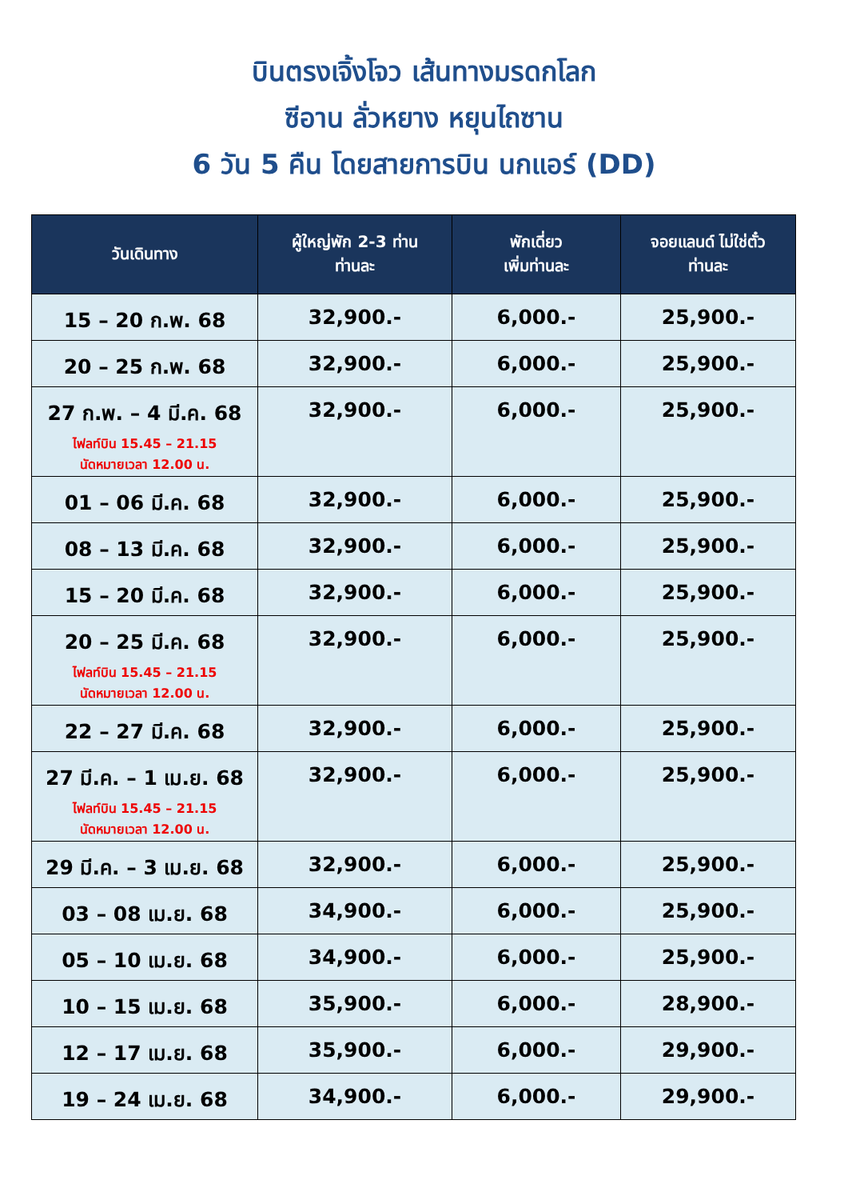บินตรงเจิ้งโจว เส้นทางมรดกโลก
ซีอาน ลั่วหยาง หยุนไถซาน
6 วัน 5 คืน โดยสายการบิน นกแอร์ (DD)
| วันเดินทาง | ผู้ใหญ่พัก 2-3 ท่าน ท่านละ | พักเดี่ยว เพิ่มท่านละ | จอยแลนด์ ไม่ใช่ตั๋ว ท่านละ |
| --- | --- | --- | --- |
| 15 – 20 ก.พ. 68 | 32,900.- | 6,000.- | 25,900.- |
| 20 – 25 ก.พ. 68 | 32,900.- | 6,000.- | 25,900.- |
| 27 ก.พ. – 4 มี.ค. 68 ไฟลท์บิน 15.45 – 21.15 นัดหมายเวลา 12.00 น. | 32,900.- | 6,000.- | 25,900.- |
| 01 – 06 มี.ค. 68 | 32,900.- | 6,000.- | 25,900.- |
| 08 – 13 มี.ค. 68 | 32,900.- | 6,000.- | 25,900.- |
| 15 – 20 มี.ค. 68 | 32,900.- | 6,000.- | 25,900.- |
| 20 – 25 มี.ค. 68 ไฟลท์บิน 15.45 – 21.15 นัดหมายเวลา 12.00 น. | 32,900.- | 6,000.- | 25,900.- |
| 22 – 27 มี.ค. 68 | 32,900.- | 6,000.- | 25,900.- |
| 27 มี.ค. – 1 เม.ย. 68 ไฟลท์บิน 15.45 – 21.15 นัดหมายเวลา 12.00 น. | 32,900.- | 6,000.- | 25,900.- |
| 29 มี.ค. – 3 เม.ย. 68 | 32,900.- | 6,000.- | 25,900.- |
| 03 – 08 เม.ย. 68 | 34,900.- | 6,000.- | 25,900.- |
| 05 – 10 เม.ย. 68 | 34,900.- | 6,000.- | 25,900.- |
| 10 – 15 เม.ย. 68 | 35,900.- | 6,000.- | 28,900.- |
| 12 – 17 เม.ย. 68 | 35,900.- | 6,000.- | 29,900.- |
| 19 – 24 เม.ย. 68 | 34,900.- | 6,000.- | 29,900.- |